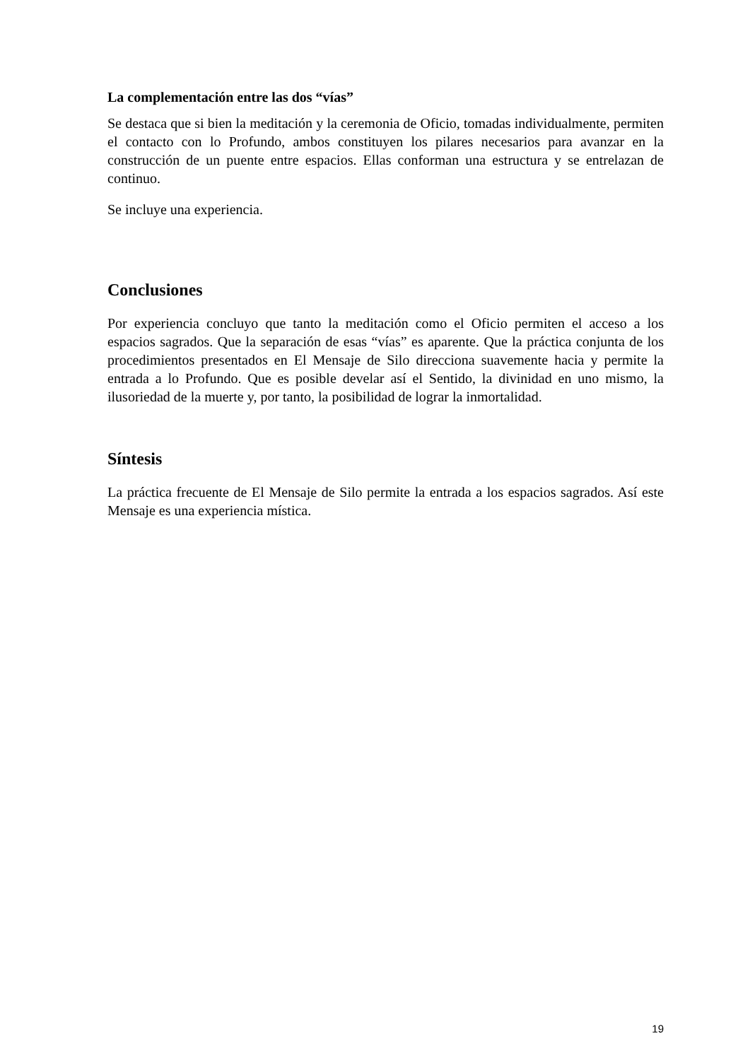La complementación entre las dos “vías”
Se destaca que si bien la meditación y la ceremonia de Oficio, tomadas individualmente, permiten el contacto con lo Profundo, ambos constituyen los pilares necesarios para avanzar en la construcción de un puente entre espacios. Ellas conforman una estructura y se entrelazan de continuo.
Se incluye una experiencia.
Conclusiones
Por experiencia concluyo que tanto la meditación como el Oficio permiten el acceso a los espacios sagrados. Que la separación de esas “vías” es aparente. Que la práctica conjunta de los procedimientos presentados en El Mensaje de Silo direcciona suavemente hacia y permite la entrada a lo Profundo. Que es posible develar así el Sentido, la divinidad en uno mismo, la ilusoriedad de la muerte y, por tanto, la posibilidad de lograr la inmortalidad.
Síntesis
La práctica frecuente de El Mensaje de Silo permite la entrada a los espacios sagrados. Así este Mensaje es una experiencia mística.
19